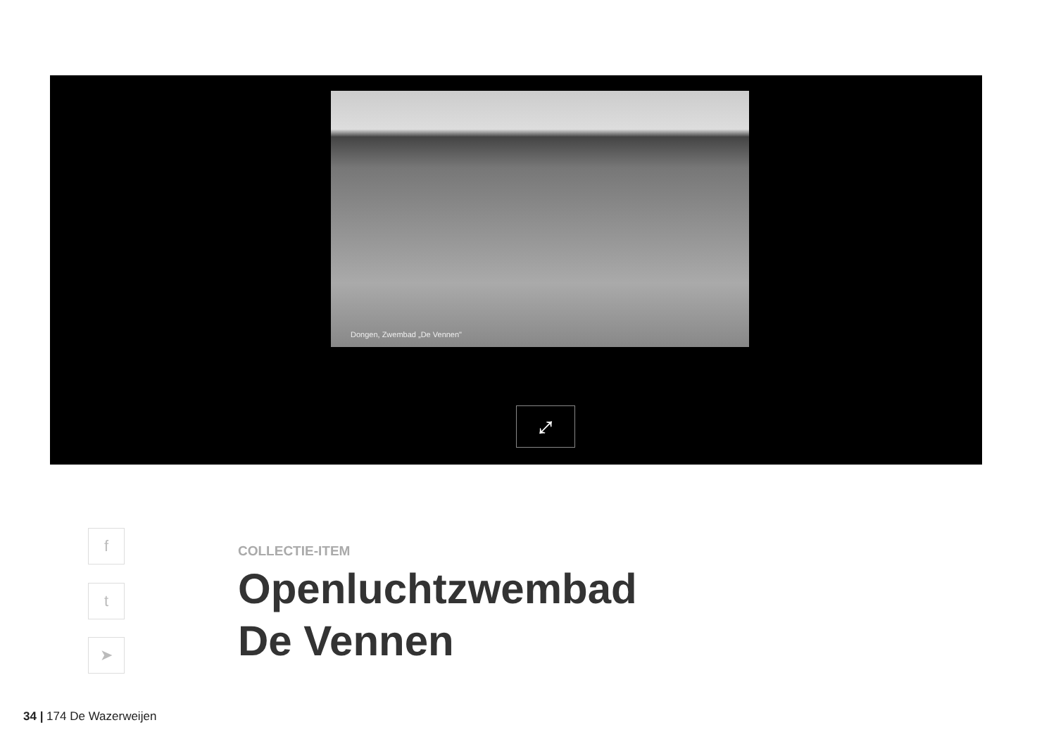Dongen, Zwembad „De Vennen"
⤢
f
t
➤
COLLECTIE-ITEM
Openluchtzwembad
De Vennen
34 | 174 De Wazerweijen